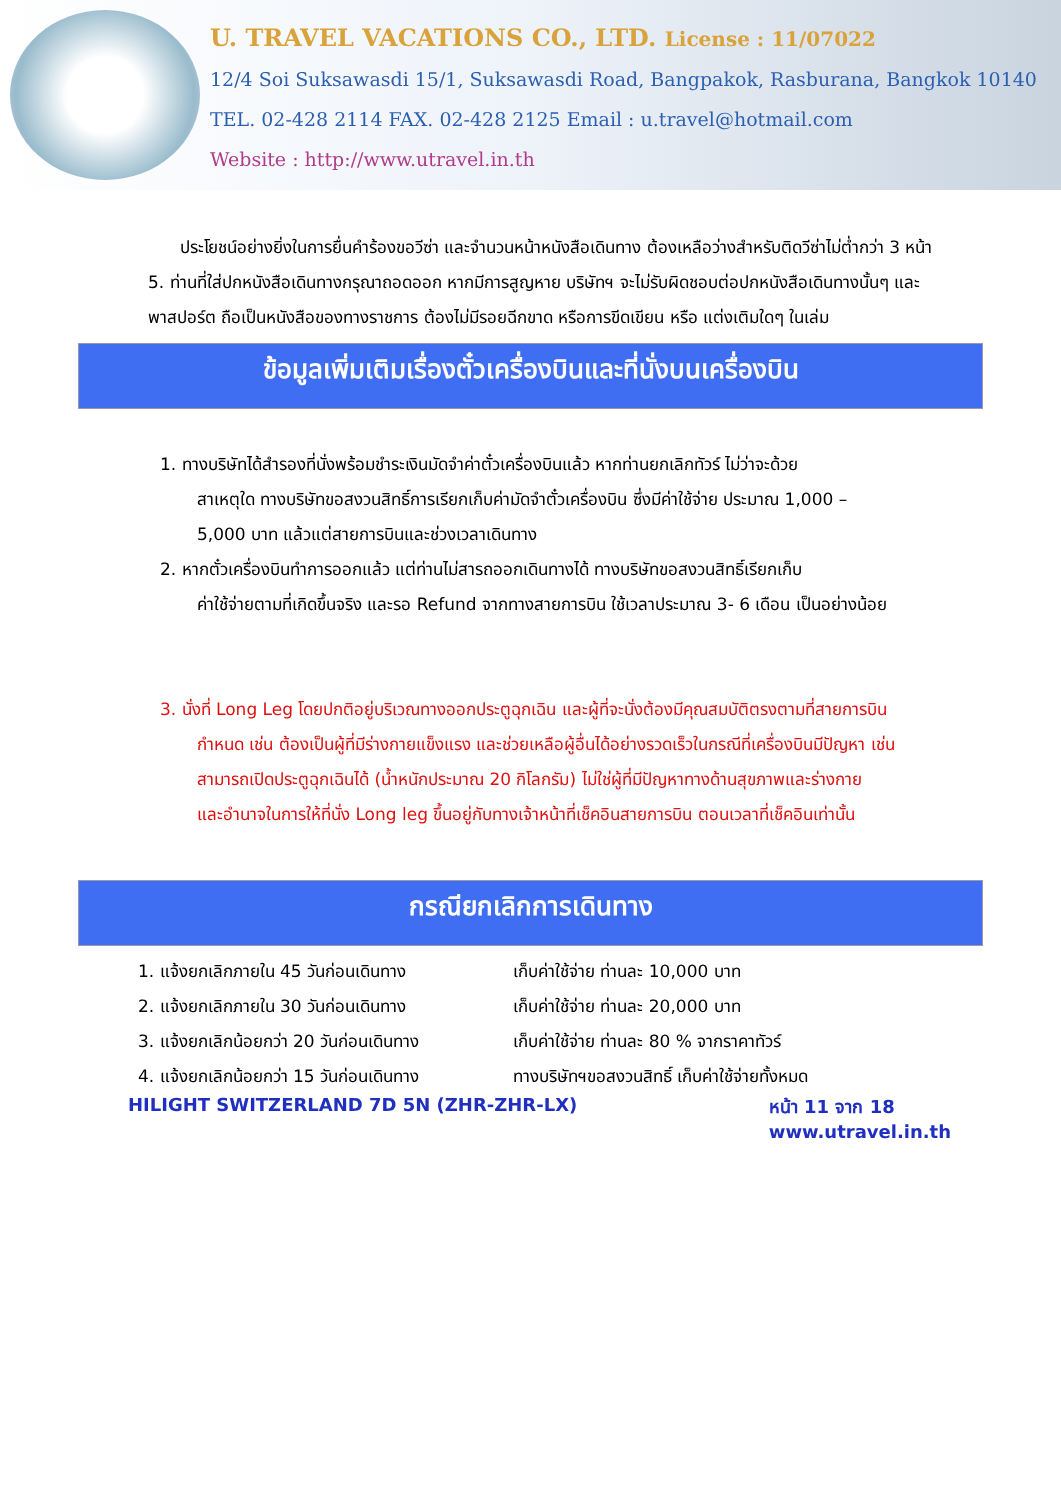U. TRAVEL VACATIONS CO., LTD. License : 11/07022
12/4 Soi Suksawasdi 15/1, Suksawasdi Road, Bangpakok, Rasburana, Bangkok 10140
TEL. 02-428 2114 FAX. 02-428 2125 Email : u.travel@hotmail.com
Website : http://www.utravel.in.th
ประโยชน์อย่างยิ่งในการยื่นคำร้องขอวีซ่า และจำนวนหน้าหนังสือเดินทาง ต้องเหลือว่างสำหรับติดวีซ่าไม่ต่ำกว่า 3 หน้า
5. ท่านที่ใส่ปกหนังสือเดินทางกรุณาถอดออก หากมีการสูญหาย บริษัทฯ จะไม่รับผิดชอบต่อปกหนังสือเดินทางนั้นๆ และพาสปอร์ต ถือเป็นหนังสือของทางราชการ ต้องไม่มีรอยฉีกขาด หรือการขีดเขียน หรือ แต่งเติมใดๆ ในเล่ม
ข้อมูลเพิ่มเติมเรื่องตั๋วเครื่องบินและที่นั่งบนเครื่องบิน
1. ทางบริษัทได้สำรองที่นั่งพร้อมชำระเงินมัดจำค่าตั๋วเครื่องบินแล้ว หากท่านยกเลิกทัวร์ ไม่ว่าจะด้วย
สาเหตุใด ทางบริษัทขอสงวนสิทธิ์การเรียกเก็บค่ามัดจำตั๋วเครื่องบิน ซึ่งมีค่าใช้จ่าย ประมาณ 1,000 –
5,000 บาท แล้วแต่สายการบินและช่วงเวลาเดินทาง
2. หากตั๋วเครื่องบินทำการออกแล้ว แต่ท่านไม่สารถออกเดินทางได้ ทางบริษัทขอสงวนสิทธิ์เรียกเก็บ
ค่าใช้จ่ายตามที่เกิดขึ้นจริง และรอ Refund จากทางสายการบิน ใช้เวลาประมาณ 3- 6 เดือน เป็นอย่างน้อย
3. นั่งที่ Long Leg โดยปกติอยู่บริเวณทางออกประตูฉุกเฉิน และผู้ที่จะนั่งต้องมีคุณสมบัติตรงตามที่สายการบิน
กำหนด เช่น ต้องเป็นผู้ที่มีร่างกายแข็งแรง และช่วยเหลือผู้อื่นได้อย่างรวดเร็วในกรณีที่เครื่องบินมีปัญหา เช่น
สามารถเปิดประตูฉุกเฉินได้ (น้ำหนักประมาณ 20 กิโลกรัม) ไม่ใช่ผู้ที่มีปัญหาทางด้านสุขภาพและร่างกาย
และอำนาจในการให้ที่นั่ง Long leg ขึ้นอยู่กับทางเจ้าหน้าที่เช็คอินสายการบิน ตอนเวลาที่เช็คอินเท่านั้น
กรณียกเลิกการเดินทาง
1. แจ้งยกเลิกภายใน 45 วันก่อนเดินทาง เก็บค่าใช้จ่าย ท่านละ 10,000 บาท
2. แจ้งยกเลิกภายใน 30 วันก่อนเดินทาง เก็บค่าใช้จ่าย ท่านละ 20,000 บาท
3. แจ้งยกเลิกน้อยกว่า 20 วันก่อนเดินทาง เก็บค่าใช้จ่าย ท่านละ 80 % จากราคาทัวร์
4. แจ้งยกเลิกน้อยกว่า 15 วันก่อนเดินทาง ทางบริษัทฯขอสงวนสิทธิ์ เก็บค่าใช้จ่ายทั้งหมด
HILIGHT SWITZERLAND 7D 5N (ZHR-ZHR-LX) หน้า 11 จาก 18
www.utravel.in.th